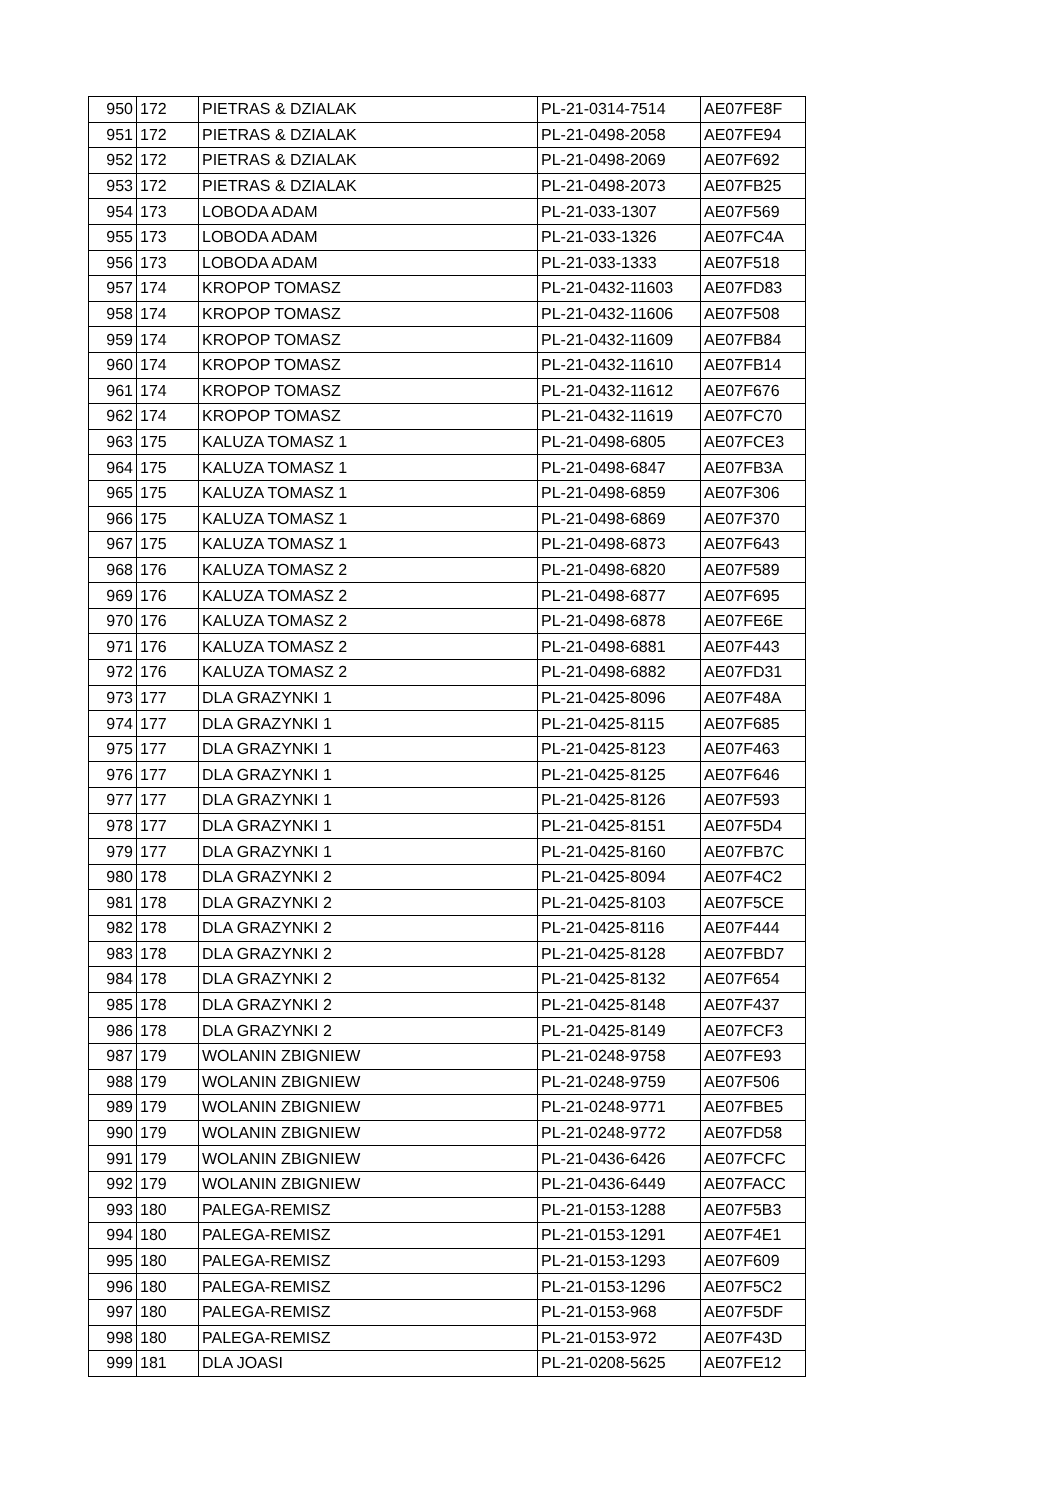| 950 | 172 | PIETRAS & DZIALAK | PL-21-0314-7514 | AE07FE8F |
| 951 | 172 | PIETRAS & DZIALAK | PL-21-0498-2058 | AE07FE94 |
| 952 | 172 | PIETRAS & DZIALAK | PL-21-0498-2069 | AE07F692 |
| 953 | 172 | PIETRAS & DZIALAK | PL-21-0498-2073 | AE07FB25 |
| 954 | 173 | LOBODA ADAM | PL-21-033-1307 | AE07F569 |
| 955 | 173 | LOBODA ADAM | PL-21-033-1326 | AE07FC4A |
| 956 | 173 | LOBODA ADAM | PL-21-033-1333 | AE07F518 |
| 957 | 174 | KROPOP TOMASZ | PL-21-0432-11603 | AE07FD83 |
| 958 | 174 | KROPOP TOMASZ | PL-21-0432-11606 | AE07F508 |
| 959 | 174 | KROPOP TOMASZ | PL-21-0432-11609 | AE07FB84 |
| 960 | 174 | KROPOP TOMASZ | PL-21-0432-11610 | AE07FB14 |
| 961 | 174 | KROPOP TOMASZ | PL-21-0432-11612 | AE07F676 |
| 962 | 174 | KROPOP TOMASZ | PL-21-0432-11619 | AE07FC70 |
| 963 | 175 | KALUZA TOMASZ 1 | PL-21-0498-6805 | AE07FCE3 |
| 964 | 175 | KALUZA TOMASZ 1 | PL-21-0498-6847 | AE07FB3A |
| 965 | 175 | KALUZA TOMASZ 1 | PL-21-0498-6859 | AE07F306 |
| 966 | 175 | KALUZA TOMASZ 1 | PL-21-0498-6869 | AE07F370 |
| 967 | 175 | KALUZA TOMASZ 1 | PL-21-0498-6873 | AE07F643 |
| 968 | 176 | KALUZA TOMASZ 2 | PL-21-0498-6820 | AE07F589 |
| 969 | 176 | KALUZA TOMASZ 2 | PL-21-0498-6877 | AE07F695 |
| 970 | 176 | KALUZA TOMASZ 2 | PL-21-0498-6878 | AE07FE6E |
| 971 | 176 | KALUZA TOMASZ 2 | PL-21-0498-6881 | AE07F443 |
| 972 | 176 | KALUZA TOMASZ 2 | PL-21-0498-6882 | AE07FD31 |
| 973 | 177 | DLA GRAZYNKI 1 | PL-21-0425-8096 | AE07F48A |
| 974 | 177 | DLA GRAZYNKI 1 | PL-21-0425-8115 | AE07F685 |
| 975 | 177 | DLA GRAZYNKI 1 | PL-21-0425-8123 | AE07F463 |
| 976 | 177 | DLA GRAZYNKI 1 | PL-21-0425-8125 | AE07F646 |
| 977 | 177 | DLA GRAZYNKI 1 | PL-21-0425-8126 | AE07F593 |
| 978 | 177 | DLA GRAZYNKI 1 | PL-21-0425-8151 | AE07F5D4 |
| 979 | 177 | DLA GRAZYNKI 1 | PL-21-0425-8160 | AE07FB7C |
| 980 | 178 | DLA GRAZYNKI 2 | PL-21-0425-8094 | AE07F4C2 |
| 981 | 178 | DLA GRAZYNKI 2 | PL-21-0425-8103 | AE07F5CE |
| 982 | 178 | DLA GRAZYNKI 2 | PL-21-0425-8116 | AE07F444 |
| 983 | 178 | DLA GRAZYNKI 2 | PL-21-0425-8128 | AE07FBD7 |
| 984 | 178 | DLA GRAZYNKI 2 | PL-21-0425-8132 | AE07F654 |
| 985 | 178 | DLA GRAZYNKI 2 | PL-21-0425-8148 | AE07F437 |
| 986 | 178 | DLA GRAZYNKI 2 | PL-21-0425-8149 | AE07FCF3 |
| 987 | 179 | WOLANIN ZBIGNIEW | PL-21-0248-9758 | AE07FE93 |
| 988 | 179 | WOLANIN ZBIGNIEW | PL-21-0248-9759 | AE07F506 |
| 989 | 179 | WOLANIN ZBIGNIEW | PL-21-0248-9771 | AE07FBE5 |
| 990 | 179 | WOLANIN ZBIGNIEW | PL-21-0248-9772 | AE07FD58 |
| 991 | 179 | WOLANIN ZBIGNIEW | PL-21-0436-6426 | AE07FCFC |
| 992 | 179 | WOLANIN ZBIGNIEW | PL-21-0436-6449 | AE07FACC |
| 993 | 180 | PALEGA-REMISZ | PL-21-0153-1288 | AE07F5B3 |
| 994 | 180 | PALEGA-REMISZ | PL-21-0153-1291 | AE07F4E1 |
| 995 | 180 | PALEGA-REMISZ | PL-21-0153-1293 | AE07F609 |
| 996 | 180 | PALEGA-REMISZ | PL-21-0153-1296 | AE07F5C2 |
| 997 | 180 | PALEGA-REMISZ | PL-21-0153-968 | AE07F5DF |
| 998 | 180 | PALEGA-REMISZ | PL-21-0153-972 | AE07F43D |
| 999 | 181 | DLA JOASI | PL-21-0208-5625 | AE07FE12 |